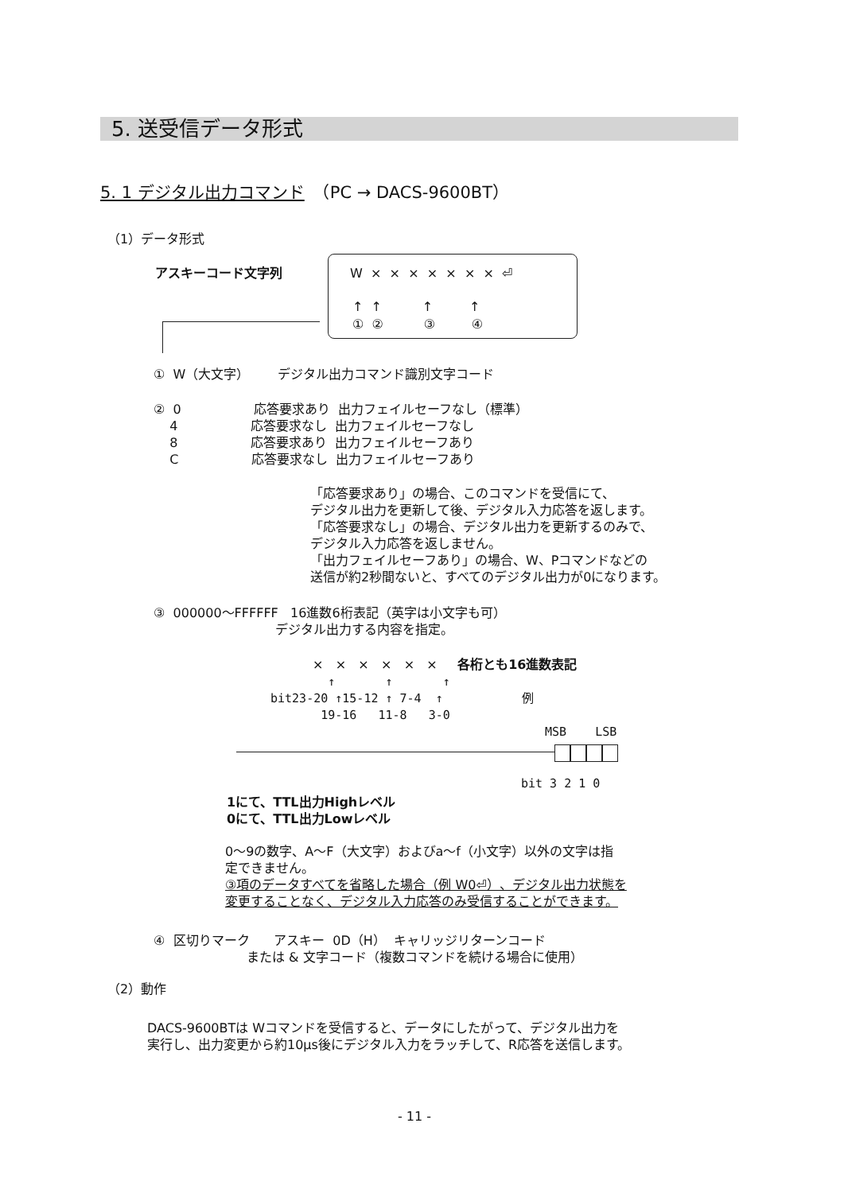5. 送受信データ形式
5. 1 デジタル出力コマンド　（PC → DACS-9600BT）
（1）データ形式
アスキーコード文字列
W × × × × × × × ⏎
↑ ↑ ↑ ↑
① ② ③ ④
① W（大文字） デジタル出力コマンド識別文字コード
② 0 応答要求あり 出力フェイルセーフなし（標準） 4 応答要求なし 出力フェイルセーフなし 8 応答要求あり 出力フェイルセーフあり C 応答要求なし 出力フェイルセーフあり
「応答要求あり」の場合、このコマンドを受信にて、 デジタル出力を更新して後、デジタル入力応答を返します。 「応答要求なし」の場合、デジタル出力を更新するのみで、 デジタル入力応答を返しません。 「出力フェイルセーフあり」の場合、W、Pコマンドなどの 送信が約2秒間ないと、すべてのデジタル出力が0になります。
③ 000000〜FFFFFF 16進数6桁表記（英字は小文字も可） デジタル出力する内容を指定。
× × × × × × 各桁とも16進数表記
↑ ↑ ↑ bit23-20 ↑15-12 ↑ 7-4 ↑ 例 19-16 11-8 3-0
MSB LSB
bit 3 2 1 0
1にて、TTL出力Highレベル 0にて、TTL出力Lowレベル
0〜9の数字、A〜F（大文字）およびa〜f（小文字）以外の文字は指 定できません。 ③項のデータすべてを省略した場合（例 W0⏎）、デジタル出力状態を 変更することなく、デジタル入力応答のみ受信することができます。
④ 区切りマーク アスキー 0D（H） キャリッジリターンコード または & 文字コード（複数コマンドを続ける場合に使用）
（2）動作
DACS-9600BTは Wコマンドを受信すると、データにしたがって、デジタル出力を 実行し、出力変更から約10μs後にデジタル入力をラッチして、R応答を送信します。
- 11 -